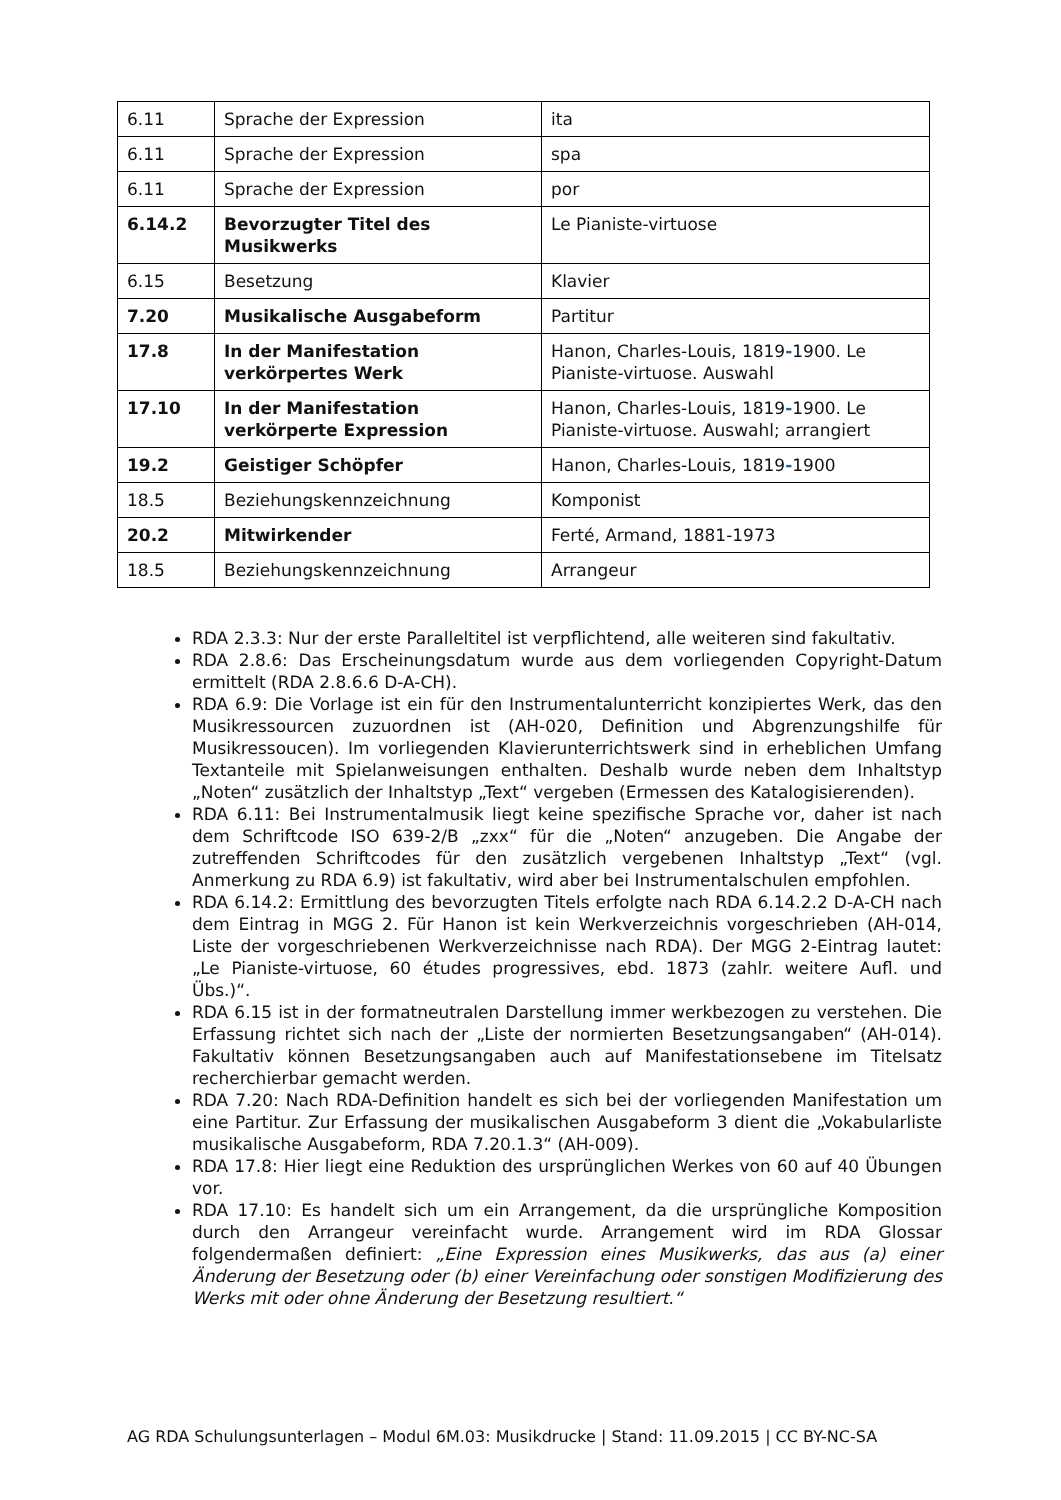| 6.11 | Sprache der Expression | ita |
| 6.11 | Sprache der Expression | spa |
| 6.11 | Sprache der Expression | por |
| 6.14.2 | Bevorzugter Titel des Musikwerks | Le Pianiste-virtuose |
| 6.15 | Besetzung | Klavier |
| 7.20 | Musikalische Ausgabeform | Partitur |
| 17.8 | In der Manifestation verkörpertes Werk | Hanon, Charles-Louis, 1819 - 1900. Le Pianiste-virtuose. Auswahl |
| 17.10 | In der Manifestation verkörperte Expression | Hanon, Charles-Louis, 1819 - 1900. Le Pianiste-virtuose. Auswahl; arrangiert |
| 19.2 | Geistiger Schöpfer | Hanon, Charles-Louis, 1819 - 1900 |
| 18.5 | Beziehungskennzeichnung | Komponist |
| 20.2 | Mitwirkender | Ferté, Armand, 1881-1973 |
| 18.5 | Beziehungskennzeichnung | Arrangeur |
RDA 2.3.3: Nur der erste Paralleltitel ist verpflichtend, alle weiteren sind fakultativ.
RDA 2.8.6: Das Erscheinungsdatum wurde aus dem vorliegenden Copyright-Datum ermittelt (RDA 2.8.6.6 D-A-CH).
RDA 6.9: Die Vorlage ist ein für den Instrumentalunterricht konzipiertes Werk, das den Musikressourcen zuzuordnen ist (AH-020, Definition und Abgrenzungshilfe für Musikressoucen). Im vorliegenden Klavierunterrichtswerk sind in erheblichen Umfang Textanteile mit Spielanweisungen enthalten. Deshalb wurde neben dem Inhaltstyp „Noten“ zusätzlich der Inhaltstyp „Text“ vergeben (Ermessen des Katalogisierenden).
RDA 6.11: Bei Instrumentalmusik liegt keine spezifische Sprache vor, daher ist nach dem Schriftcode ISO 639-2/B „zxx“ für die „Noten“ anzugeben. Die Angabe der zutreffenden Schriftcodes für den zusätzlich vergebenen Inhaltstyp „Text“ (vgl. Anmerkung zu RDA 6.9) ist fakultativ, wird aber bei Instrumentalschulen empfohlen.
RDA 6.14.2: Ermittlung des bevorzugten Titels erfolgte nach RDA 6.14.2.2 D-A-CH nach dem Eintrag in MGG 2. Für Hanon ist kein Werkverzeichnis vorgeschrieben (AH-014, Liste der vorgeschriebenen Werkverzeichnisse nach RDA). Der MGG 2-Eintrag lautet: „Le Pianiste-virtuose, 60 études progressives, ebd. 1873 (zahlr. weitere Aufl. und Übs.)“.
RDA 6.15 ist in der formatneutralen Darstellung immer werkbezogen zu verstehen. Die Erfassung richtet sich nach der „Liste der normierten Besetzungsangaben“ (AH-014). Fakultativ können Besetzungsangaben auch auf Manifestationsebene im Titelsatz recherchierbar gemacht werden.
RDA 7.20: Nach RDA-Definition handelt es sich bei der vorliegenden Manifestation um eine Partitur. Zur Erfassung der musikalischen Ausgabeform 3 dient die „Vokabularliste musikalische Ausgabeform, RDA 7.20.1.3“ (AH-009).
RDA 17.8: Hier liegt eine Reduktion des ursprünglichen Werkes von 60 auf 40 Übungen vor.
RDA 17.10: Es handelt sich um ein Arrangement, da die ursprüngliche Komposition durch den Arrangeur vereinfacht wurde. Arrangement wird im RDA Glossar folgendermaßen definiert: „Eine Expression eines Musikwerks, das aus (a) einer Änderung der Besetzung oder (b) einer Vereinfachung oder sonstigen Modifizierung des Werks mit oder ohne Änderung der Besetzung resultiert.“
AG RDA Schulungsunterlagen – Modul 6M.03: Musikdrucke | Stand: 11.09.2015 | CC BY-NC-SA